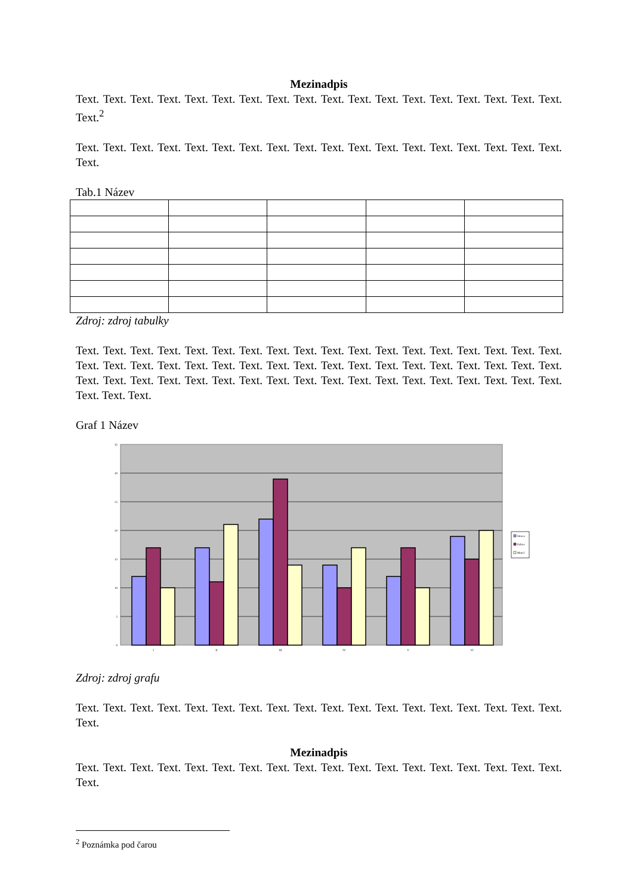Mezinadpis
Text. Text. Text. Text. Text. Text. Text. Text. Text. Text. Text. Text. Text. Text. Text. Text. Text. Text. Text.<sup>2</sup>
Text. Text. Text. Text. Text. Text. Text. Text. Text. Text. Text. Text. Text. Text. Text. Text. Text. Text. Text.
Tab.1 Název
Zdroj: zdroj tabulky
Text. Text. Text. Text. Text. Text. Text. Text. Text. Text. Text. Text. Text. Text. Text. Text. Text. Text. Text. Text. Text. Text. Text. Text. Text. Text. Text. Text. Text. Text. Text. Text. Text. Text. Text. Text. Text. Text. Text. Text. Text. Text. Text. Text. Text. Text. Text. Text. Text. Text. Text. Text. Text. Text. Text. Text. Text.
Graf 1 Název
35
30
25
20
15
10
5
0
I
II
III
IV
V
VI
Strava
Palivo
Motel
Zdroj: zdroj grafu
Text. Text. Text. Text. Text. Text. Text. Text. Text. Text. Text. Text. Text. Text. Text. Text. Text. Text. Text.
Mezinadpis
Text. Text. Text. Text. Text. Text. Text. Text. Text. Text. Text. Text. Text. Text. Text. Text. Text. Text. Text.
<sup>2</sup> Poznámka pod čarou